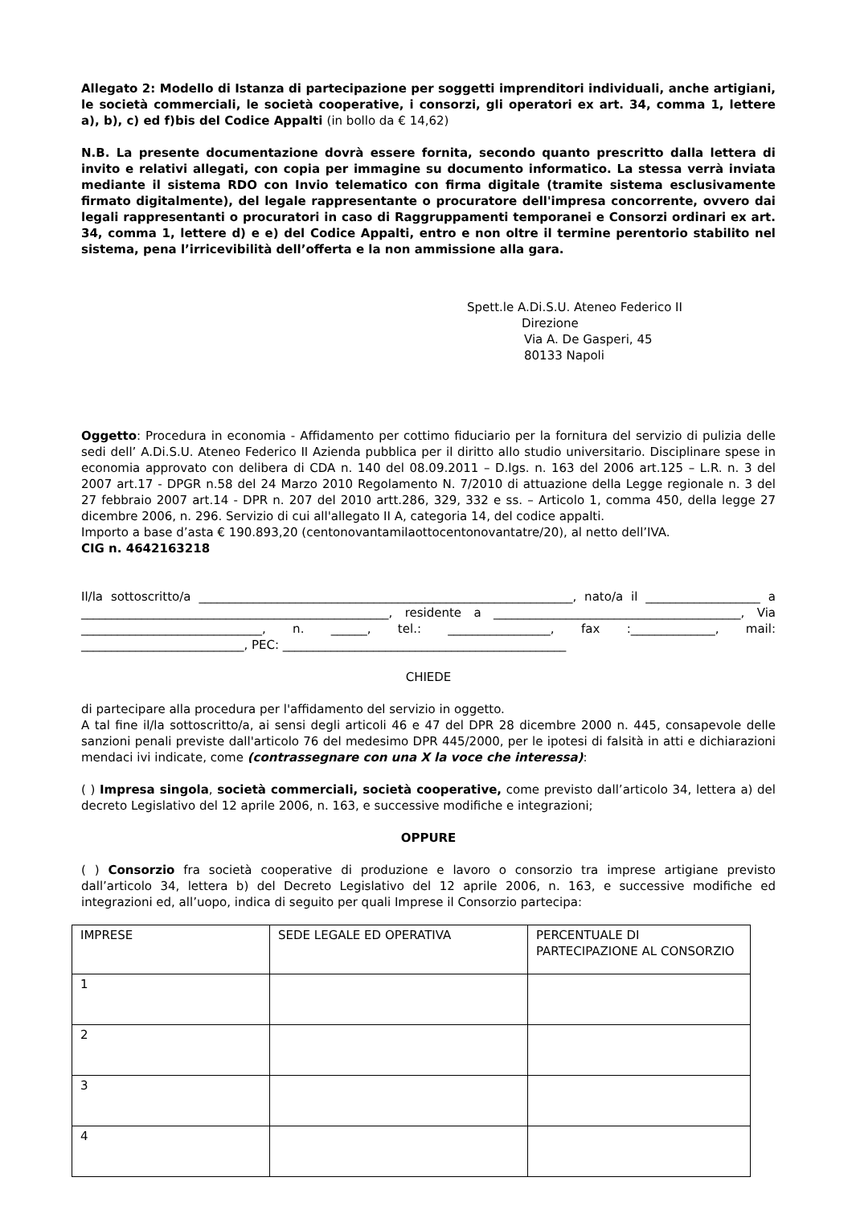Allegato 2: Modello di Istanza di partecipazione per soggetti imprenditori individuali, anche artigiani, le società commerciali, le società cooperative, i consorzi, gli operatori ex art. 34, comma 1, lettere a), b), c) ed f)bis del Codice Appalti (in bollo da € 14,62)
N.B. La presente documentazione dovrà essere fornita, secondo quanto prescritto dalla lettera di invito e relativi allegati, con copia per immagine su documento informatico. La stessa verrà inviata mediante il sistema RDO con Invio telematico con firma digitale (tramite sistema esclusivamente firmato digitalmente), del legale rappresentante o procuratore dell'impresa concorrente, ovvero dai legali rappresentanti o procuratori in caso di Raggruppamenti temporanei e Consorzi ordinari ex art. 34, comma 1, lettere d) e e) del Codice Appalti, entro e non oltre il termine perentorio stabilito nel sistema, pena l’irricevibilità dell’offerta e la non ammissione alla gara.
Spett.le A.Di.S.U. Ateneo Federico II
Direzione
Via A. De Gasperi, 45
80133 Napoli
Oggetto: Procedura in economia - Affidamento per cottimo fiduciario per la fornitura del servizio di pulizia delle sedi dell’ A.Di.S.U. Ateneo Federico II Azienda pubblica per il diritto allo studio universitario. Disciplinare spese in economia approvato con delibera di CDA n. 140 del 08.09.2011 – D.lgs. n. 163 del 2006 art.125 – L.R. n. 3 del 2007 art.17 - DPGR n.58 del 24 Marzo 2010 Regolamento N. 7/2010 di attuazione della Legge regionale n. 3 del 27 febbraio 2007 art.14 - DPR n. 207 del 2010 artt.286, 329, 332 e ss. – Articolo 1, comma 450, della legge 27 dicembre 2006, n. 296. Servizio di cui all'allegato II A, categoria 14, del codice appalti.
Importo a base d’asta € 190.893,20 (centonovantamilaottocentonovantatre/20), al netto dell’IVA.
CIG n. 4642163218
Il/la sottoscritto/a ______________________________________________________________, nato/a il ___________________ a ___________________________________________________, residente a _________________________________________, Via ______________________________, n. ______, tel.: _________________, fax :______________, mail: ___________________________, PEC: _______________________________________________
CHIEDE
di partecipare alla procedura per l'affidamento del servizio in oggetto.
A tal fine il/la sottoscritto/a, ai sensi degli articoli 46 e 47 del DPR 28 dicembre 2000 n. 445, consapevole delle sanzioni penali previste dall'articolo 76 del medesimo DPR 445/2000, per le ipotesi di falsità in atti e dichiarazioni mendaci ivi indicate, come (contrassegnare con una X la voce che interessa):
( ) Impresa singola, società commerciali, società cooperative, come previsto dall’articolo 34, lettera a) del decreto Legislativo del 12 aprile 2006, n. 163, e successive modifiche e integrazioni;
OPPURE
( ) Consorzio fra società cooperative di produzione e lavoro o consorzio tra imprese artigiane previsto dall’articolo 34, lettera b) del Decreto Legislativo del 12 aprile 2006, n. 163, e successive modifiche ed integrazioni ed, all’uopo, indica di seguito per quali Imprese il Consorzio partecipa:
| IMPRESE | SEDE LEGALE ED OPERATIVA | PERCENTUALE DI PARTECIPAZIONE AL CONSORZIO |
| 1 | | |
| 2 | | |
| 3 | | |
| 4 | | |